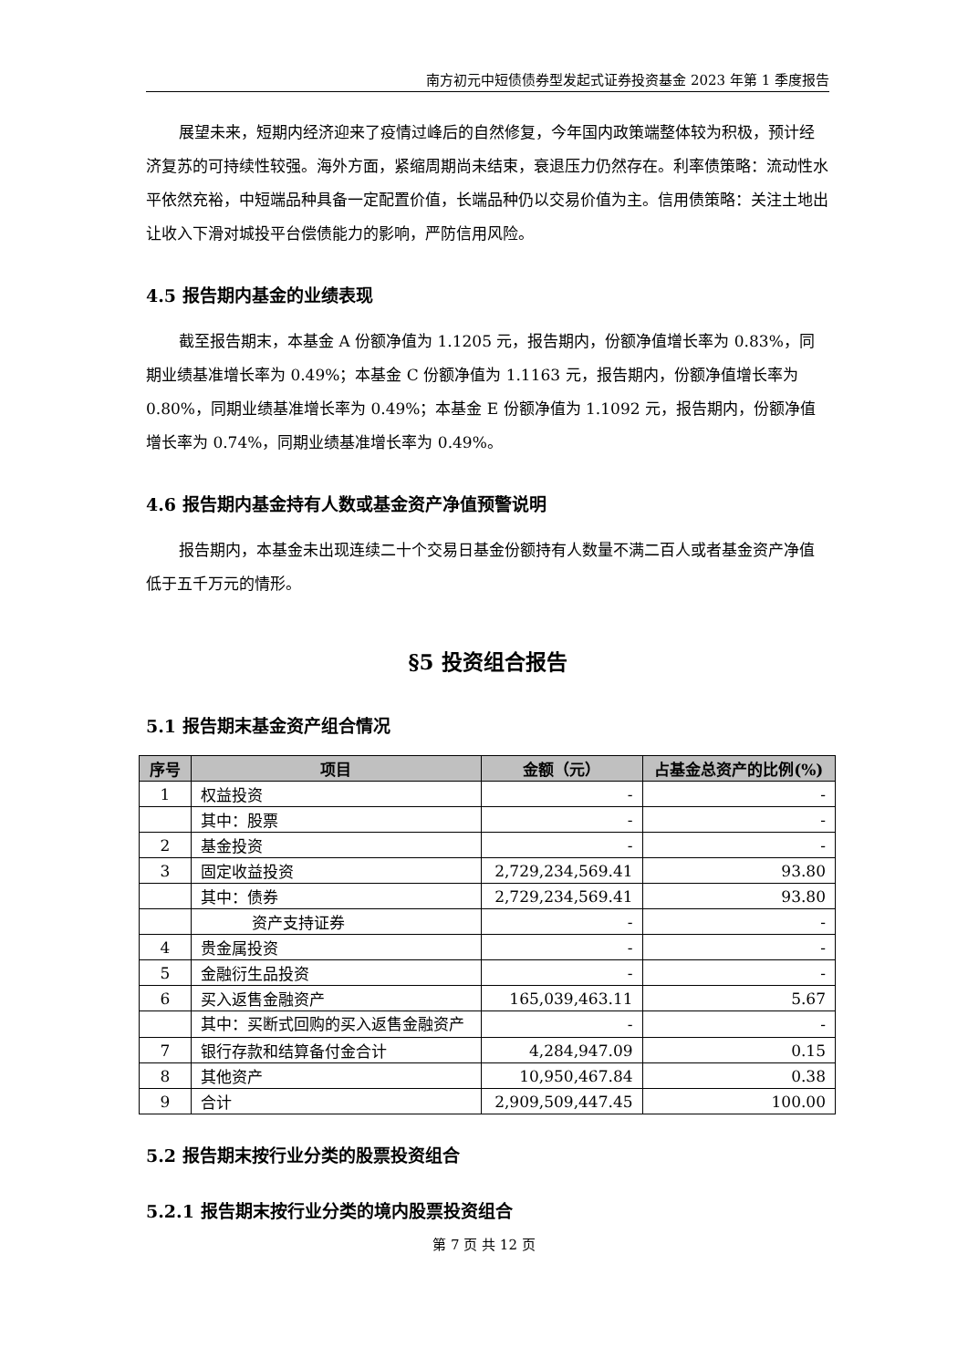南方初元中短债债券型发起式证券投资基金 2023 年第 1 季度报告
展望未来，短期内经济迎来了疫情过峰后的自然修复，今年国内政策端整体较为积极，预计经济复苏的可持续性较强。海外方面，紧缩周期尚未结束，衰退压力仍然存在。利率债策略：流动性水平依然充裕，中短端品种具备一定配置价值，长端品种仍以交易价值为主。信用债策略：关注土地出让收入下滑对城投平台偿债能力的影响，严防信用风险。
4.5 报告期内基金的业绩表现
截至报告期末，本基金 A 份额净值为 1.1205 元，报告期内，份额净值增长率为 0.83%，同期业绩基准增长率为 0.49%；本基金 C 份额净值为 1.1163 元，报告期内，份额净值增长率为 0.80%，同期业绩基准增长率为 0.49%；本基金 E 份额净值为 1.1092 元，报告期内，份额净值增长率为 0.74%，同期业绩基准增长率为 0.49%。
4.6 报告期内基金持有人数或基金资产净值预警说明
报告期内，本基金未出现连续二十个交易日基金份额持有人数量不满二百人或者基金资产净值低于五千万元的情形。
§5 投资组合报告
5.1 报告期末基金资产组合情况
| 序号 | 项目 | 金额（元） | 占基金总资产的比例(%) |
| --- | --- | --- | --- |
| 1 | 权益投资 | - | - |
| | 其中：股票 | - | - |
| 2 | 基金投资 | - | - |
| 3 | 固定收益投资 | 2,729,234,569.41 | 93.80 |
| | 其中：债券 | 2,729,234,569.41 | 93.80 |
| | 资产支持证券 | - | - |
| 4 | 贵金属投资 | - | - |
| 5 | 金融衍生品投资 | - | - |
| 6 | 买入返售金融资产 | 165,039,463.11 | 5.67 |
| | 其中：买断式回购的买入返售金融资产 | - | - |
| 7 | 银行存款和结算备付金合计 | 4,284,947.09 | 0.15 |
| 8 | 其他资产 | 10,950,467.84 | 0.38 |
| 9 | 合计 | 2,909,509,447.45 | 100.00 |
5.2 报告期末按行业分类的股票投资组合
5.2.1 报告期末按行业分类的境内股票投资组合
第 7 页 共 12 页